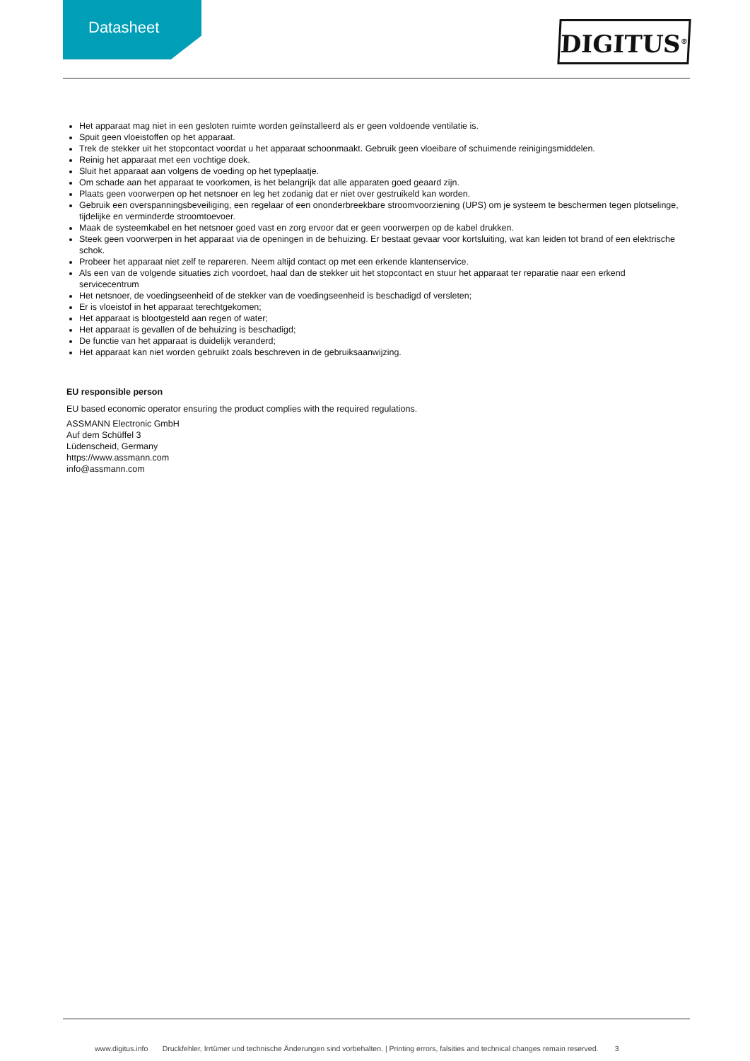Datasheet DIGITUS<sup>®</sup>
Het apparaat mag niet in een gesloten ruimte worden geïnstalleerd als er geen voldoende ventilatie is.
Spuit geen vloeistoffen op het apparaat.
Trek de stekker uit het stopcontact voordat u het apparaat schoonmaakt. Gebruik geen vloeibare of schuimende reinigingsmiddelen.
Reinig het apparaat met een vochtige doek.
Sluit het apparaat aan volgens de voeding op het typeplaatje.
Om schade aan het apparaat te voorkomen, is het belangrijk dat alle apparaten goed geaard zijn.
Plaats geen voorwerpen op het netsnoer en leg het zodanig dat er niet over gestruikeld kan worden.
Gebruik een overspanningsbeveiliging, een regelaar of een ononderbreekbare stroomvoorziening (UPS) om je systeem te beschermen tegen plotselinge, tijdelijke en verminderde stroomtoevoer.
Maak de systeemkabel en het netsnoer goed vast en zorg ervoor dat er geen voorwerpen op de kabel drukken.
Steek geen voorwerpen in het apparaat via de openingen in de behuizing. Er bestaat gevaar voor kortsluiting, wat kan leiden tot brand of een elektrische schok.
Probeer het apparaat niet zelf te repareren. Neem altijd contact op met een erkende klantenservice.
Als een van de volgende situaties zich voordoet, haal dan de stekker uit het stopcontact en stuur het apparaat ter reparatie naar een erkend servicecentrum
Het netsnoer, de voedingseenheid of de stekker van de voedingseenheid is beschadigd of versleten;
Er is vloeistof in het apparaat terechtgekomen;
Het apparaat is blootgesteld aan regen of water;
Het apparaat is gevallen of de behuizing is beschadigd;
De functie van het apparaat is duidelijk veranderd;
Het apparaat kan niet worden gebruikt zoals beschreven in de gebruiksaanwijzing.
EU responsible person
EU based economic operator ensuring the product complies with the required regulations.
ASSMANN Electronic GmbH
Auf dem Schüffel 3
Lüdenscheid, Germany
https://www.assmann.com
info@assmann.com
www.digitus.info Druckfehler, Irrtümer und technische Änderungen sind vorbehalten. | Printing errors, falsities and technical changes remain reserved. 3